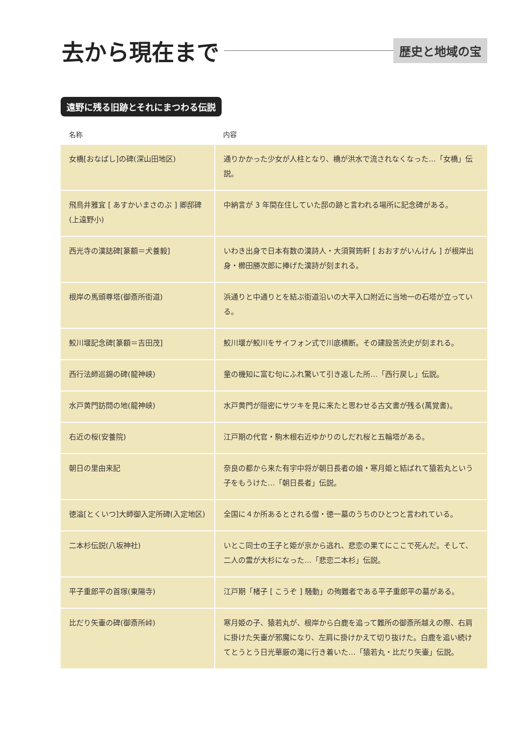去から現在まで
歴史と地域の宝
遠野に残る旧跡とそれにまつわる伝説
| 名称 | 内容 |
| --- | --- |
| 女橋[おなばし]の碑(深山田地区) | 通りかかった少女が人柱となり、橋が洪水で流されなくなった…「女橋」伝説。 |
| 飛鳥井雅宜 [ あすかいまさのぶ ] 卿邸碑(上遠野小) | 中納言が 3 年間在住していた邸の跡と言われる場所に記念碑がある。 |
| 西光寺の漢誌碑[篆額＝犬養毅] | いわき出身で日本有数の漢詩人・大須賀筠軒 [ おおすがいんけん ] が根岸出身・櫛田勝次郎に捧げた漢詩が刻まれる。 |
| 根岸の馬頭尊塔(御斎所街道) | 浜通りと中通りとを結ぶ街道沿いの大平入口附近に当地一の石塔が立っている。 |
| 鮫川堰記念碑[篆額＝吉田茂] | 鮫川堰が鮫川をサイフォン式で川底横断。その建設苦渋史が刻まれる。 |
| 西行法師巡錫の碑(龍神峡) | 童の機知に富む句にふれ驚いて引き返した所…「西行戻し」伝説。 |
| 水戸黄門訪問の地(龍神峡) | 水戸黄門が隠密にサツキを見に来たと思わせる古文書が残る(萬覚書)。 |
| 右近の桜(安養院) | 江戸期の代官・駒木根右近ゆかりのしだれ桜と五輪塔がある。 |
| 朝日の里由来記 | 奈良の都から来た有宇中将が朝日長者の娘・寒月姫と結ばれて猿若丸という子をもうけた…「朝日長者」伝説。 |
| 徳溢[とくいつ]大師御入定所碑(入定地区) | 全国に４か所あるとされる僧・徳一墓のうちのひとつと言われている。 |
| 二本杉伝説(八坂神社) | いとこ同士の王子と姫が京から逃れ、悲恋の果てにここで死んだ。そして、二人の霊が大杉になった…「悲恋二本杉」伝説。 |
| 平子重郎平の首塚(東陽寺) | 江戸期「楮子 [ こうぞ ] 騒動」の殉難者である平子重郎平の墓がある。 |
| 比だり矢壷の碑(御斎所峠) | 寒月姫の子、猿若丸が、根岸から白鹿を追って難所の御斎所越えの際、右肩に掛けた矢壷が邪魔になり、左肩に掛けかえて切り抜けた。白鹿を追い続けてとうとう日光華厳の滝に行き着いた…「猿若丸・比だり矢壷」伝説。 |